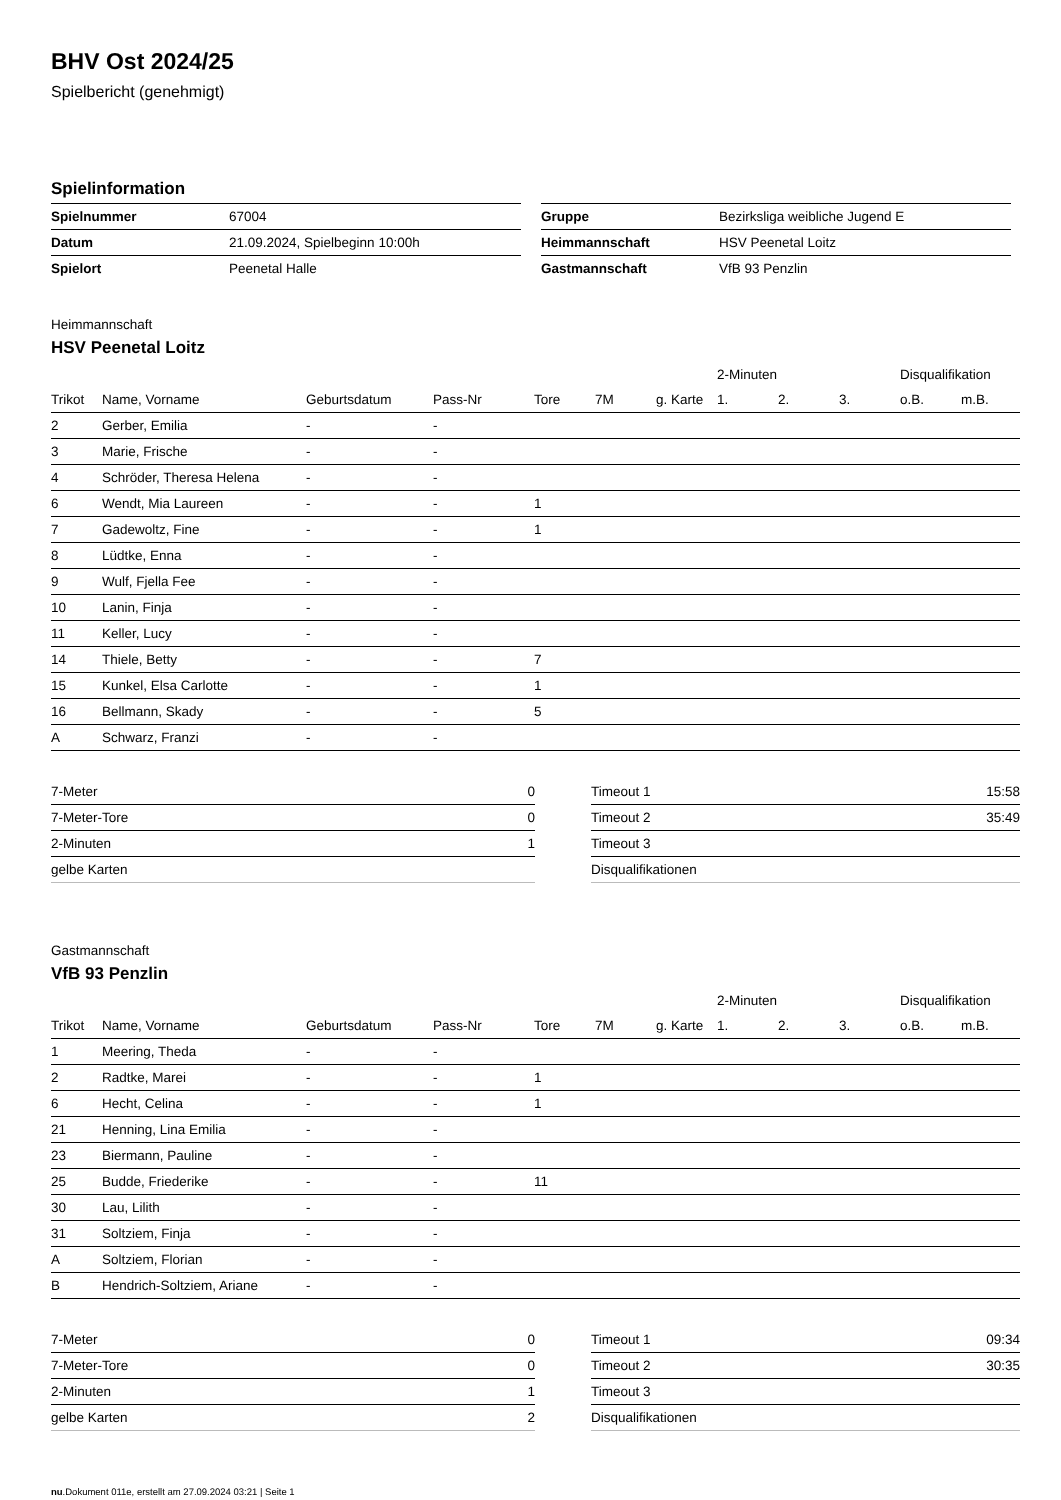BHV Ost 2024/25
Spielbericht (genehmigt)
Spielinformation
| Spielnummer | 67004 |
| Datum | 21.09.2024, Spielbeginn 10:00h |
| Spielort | Peenetal Halle |
| Gruppe | Bezirksliga weibliche Jugend E |
| Heimmannschaft | HSV Peenetal Loitz |
| Gastmannschaft | VfB 93 Penzlin |
Heimmannschaft
HSV Peenetal Loitz
| | | | | | | | 2-Minuten | | | Disqualifikation | |
| --- | --- | --- | --- | --- | --- | --- | --- | --- | --- | --- | --- |
| Trikot | Name, Vorname | Geburtsdatum | Pass-Nr | Tore | 7M | g. Karte | 1. | 2. | 3. | o.B. | m.B. |
| 2 | Gerber, Emilia | - | - | | | | | | | | |
| 3 | Marie, Frische | - | - | | | | | | | | |
| 4 | Schröder, Theresa Helena | - | - | | | | | | | | |
| 6 | Wendt, Mia Laureen | - | - | 1 | | | | | | | |
| 7 | Gadewoltz, Fine | - | - | 1 | | | | | | | |
| 8 | Lüdtke, Enna | - | - | | | | | | | | |
| 9 | Wulf, Fjella Fee | - | - | | | | | | | | |
| 10 | Lanin, Finja | - | - | | | | | | | | |
| 11 | Keller, Lucy | - | - | | | | | | | | |
| 14 | Thiele, Betty | - | - | 7 | | | | | | | |
| 15 | Kunkel, Elsa Carlotte | - | - | 1 | | | | | | | |
| 16 | Bellmann, Skady | - | - | 5 | | | | | | | |
| A | Schwarz, Franzi | - | - | | | | | | | | |
| 7-Meter | 0 |
| 7-Meter-Tore | 0 |
| 2-Minuten | 1 |
| gelbe Karten | |
| Timeout 1 | 15:58 |
| Timeout 2 | 35:49 |
| Timeout 3 | |
| Disqualifikationen | |
Gastmannschaft
VfB 93 Penzlin
| | | | | | | | 2-Minuten | | | Disqualifikation | |
| --- | --- | --- | --- | --- | --- | --- | --- | --- | --- | --- | --- |
| Trikot | Name, Vorname | Geburtsdatum | Pass-Nr | Tore | 7M | g. Karte | 1. | 2. | 3. | o.B. | m.B. |
| 1 | Meering, Theda | - | - | | | | | | | | |
| 2 | Radtke, Marei | - | - | 1 | | | | | | | |
| 6 | Hecht, Celina | - | - | 1 | | | | | | | |
| 21 | Henning, Lina Emilia | - | - | | | | | | | | |
| 23 | Biermann, Pauline | - | - | | | | | | | | |
| 25 | Budde, Friederike | - | - | 11 | | | | | | | |
| 30 | Lau, Lilith | - | - | | | | | | | | |
| 31 | Soltziem, Finja | - | - | | | | | | | | |
| A | Soltziem, Florian | - | - | | | | | | | | |
| B | Hendrich-Soltziem, Ariane | - | - | | | | | | | | |
| 7-Meter | 0 |
| 7-Meter-Tore | 0 |
| 2-Minuten | 1 |
| gelbe Karten | 2 |
| Timeout 1 | 09:34 |
| Timeout 2 | 30:35 |
| Timeout 3 | |
| Disqualifikationen | |
nu.Dokument 011e, erstellt am 27.09.2024 03:21 | Seite 1